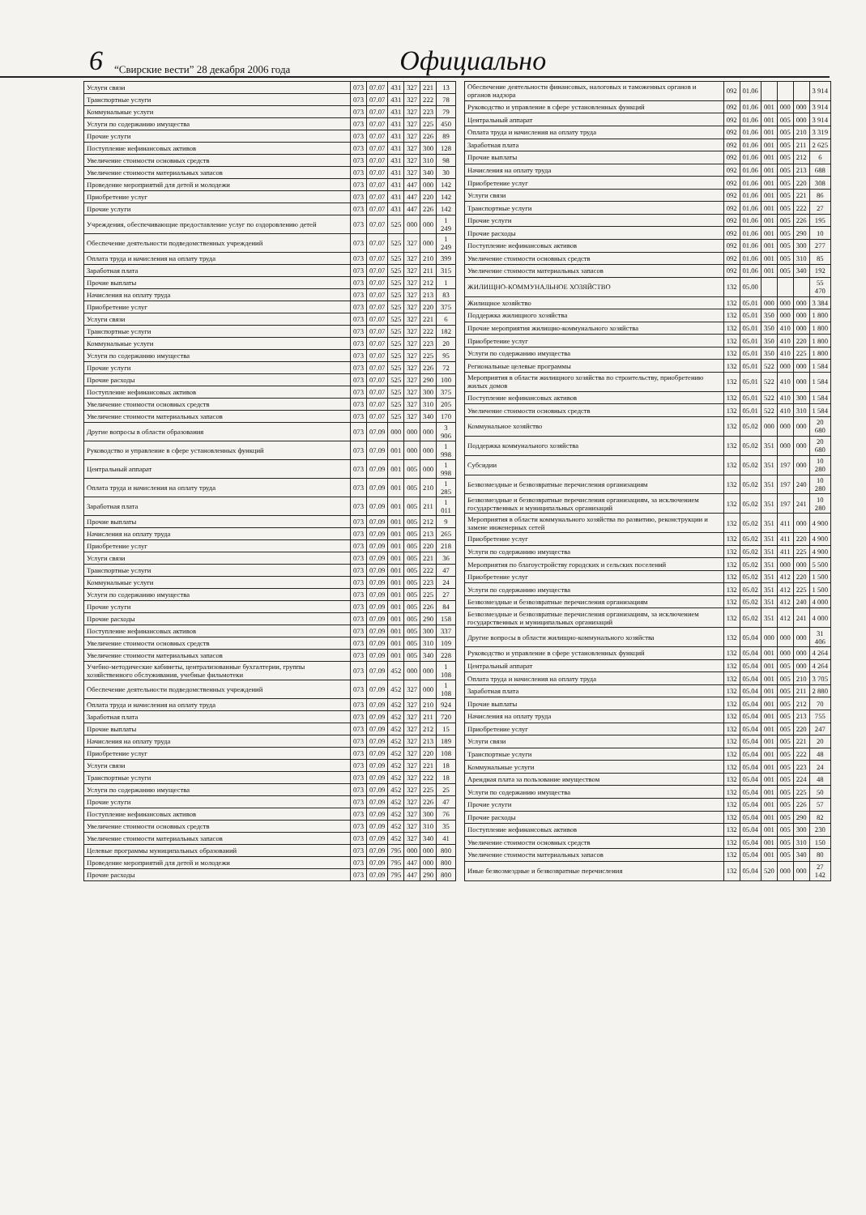6 “Свирские вести” 28 декабря 2006 года Официально
| Услуги связи | 073 | 07.07 | 431 | 327 | 221 | 13 |
| Транспортные услуги | 073 | 07.07 | 431 | 327 | 222 | 78 |
| Коммунальные услуги | 073 | 07.07 | 431 | 327 | 223 | 79 |
| Услуги по содержанию имущества | 073 | 07.07 | 431 | 327 | 225 | 450 |
| Прочие услуги | 073 | 07.07 | 431 | 327 | 226 | 89 |
| Поступление нефинансовых активов | 073 | 07.07 | 431 | 327 | 300 | 128 |
| Увеличение стоимости основных средств | 073 | 07.07 | 431 | 327 | 310 | 98 |
| Увеличение стоимости материальных запасов | 073 | 07.07 | 431 | 327 | 340 | 30 |
| Проведение мероприятий для детей и молодежи | 073 | 07.07 | 431 | 447 | 000 | 142 |
| Приобретение услуг | 073 | 07.07 | 431 | 447 | 220 | 142 |
| Прочие услуги | 073 | 07.07 | 431 | 447 | 226 | 142 |
| Учреждения, обеспечивающие предоставление услуг по оздоровлению детей | 073 | 07.07 | 525 | 000 | 000 | 1 249 |
| Обеспечение деятельности подведомственных учреждений | 073 | 07.07 | 525 | 327 | 000 | 1 249 |
| Оплата труда и начисления на оплату труда | 073 | 07.07 | 525 | 327 | 210 | 399 |
| Заработная плата | 073 | 07.07 | 525 | 327 | 211 | 315 |
| Прочие выплаты | 073 | 07.07 | 525 | 327 | 212 | 1 |
| Начисления на оплату труда | 073 | 07.07 | 525 | 327 | 213 | 83 |
| Приобретение услуг | 073 | 07.07 | 525 | 327 | 220 | 375 |
| Услуги связи | 073 | 07.07 | 525 | 327 | 221 | 6 |
| Транспортные услуги | 073 | 07.07 | 525 | 327 | 222 | 182 |
| Коммунальные услуги | 073 | 07.07 | 525 | 327 | 223 | 20 |
| Услуги по содержанию имущества | 073 | 07.07 | 525 | 327 | 225 | 95 |
| Прочие услуги | 073 | 07.07 | 525 | 327 | 226 | 72 |
| Прочие расходы | 073 | 07.07 | 525 | 327 | 290 | 100 |
| Поступление нефинансовых активов | 073 | 07.07 | 525 | 327 | 300 | 375 |
| Увеличение стоимости основных средств | 073 | 07.07 | 525 | 327 | 310 | 205 |
| Увеличение стоимости материальных запасов | 073 | 07.07 | 525 | 327 | 340 | 170 |
| Другие вопросы в области образования | 073 | 07.09 | 000 | 000 | 000 | 3 906 |
| Руководство и управление в сфере установленных функций | 073 | 07.09 | 001 | 000 | 000 | 1 998 |
| Центральный аппарат | 073 | 07.09 | 001 | 005 | 000 | 1 998 |
| Оплата труда и начисления на оплату труда | 073 | 07.09 | 001 | 005 | 210 | 1 285 |
| Заработная плата | 073 | 07.09 | 001 | 005 | 211 | 1 011 |
| Прочие выплаты | 073 | 07.09 | 001 | 005 | 212 | 9 |
| Начисления на оплату труда | 073 | 07.09 | 001 | 005 | 213 | 265 |
| Приобретение услуг | 073 | 07.09 | 001 | 005 | 220 | 218 |
| Услуги связи | 073 | 07.09 | 001 | 005 | 221 | 36 |
| Транспортные услуги | 073 | 07.09 | 001 | 005 | 222 | 47 |
| Коммунальные услуги | 073 | 07.09 | 001 | 005 | 223 | 24 |
| Услуги по содержанию имущества | 073 | 07.09 | 001 | 005 | 225 | 27 |
| Прочие услуги | 073 | 07.09 | 001 | 005 | 226 | 84 |
| Прочие расходы | 073 | 07.09 | 001 | 005 | 290 | 158 |
| Поступление нефинансовых активов | 073 | 07.09 | 001 | 005 | 300 | 337 |
| Увеличение стоимости основных средств | 073 | 07.09 | 001 | 005 | 310 | 109 |
| Увеличение стоимости материальных запасов | 073 | 07.09 | 001 | 005 | 340 | 228 |
| Учебно-методические кабинеты, централизованные бухгалтерии, группы хозяйственного обслуживания, учебные фильмотеки | 073 | 07.09 | 452 | 000 | 000 | 1 108 |
| Обеспечение деятельности подведомственных учреждений | 073 | 07.09 | 452 | 327 | 000 | 1 108 |
| Оплата труда и начисления на оплату труда | 073 | 07.09 | 452 | 327 | 210 | 924 |
| Заработная плата | 073 | 07.09 | 452 | 327 | 211 | 720 |
| Прочие выплаты | 073 | 07.09 | 452 | 327 | 212 | 15 |
| Начисления на оплату труда | 073 | 07.09 | 452 | 327 | 213 | 189 |
| Приобретение услуг | 073 | 07.09 | 452 | 327 | 220 | 108 |
| Услуги связи | 073 | 07.09 | 452 | 327 | 221 | 18 |
| Транспортные услуги | 073 | 07.09 | 452 | 327 | 222 | 18 |
| Услуги по содержанию имущества | 073 | 07.09 | 452 | 327 | 225 | 25 |
| Прочие услуги | 073 | 07.09 | 452 | 327 | 226 | 47 |
| Поступление нефинансовых активов | 073 | 07.09 | 452 | 327 | 300 | 76 |
| Увеличение стоимости основных средств | 073 | 07.09 | 452 | 327 | 310 | 35 |
| Увеличение стоимости материальных запасов | 073 | 07.09 | 452 | 327 | 340 | 41 |
| Целевые программы муниципальных образований | 073 | 07.09 | 795 | 000 | 000 | 800 |
| Проведение мероприятий для детей и молодежи | 073 | 07.09 | 795 | 447 | 000 | 800 |
| Прочие расходы | 073 | 07.09 | 795 | 447 | 290 | 800 |
| Обеспечение деятельности финансовых, налоговых и таможенных органов и органов надзора | 092 | 01.06 | | | | 3 914 |
| Руководство и управление в сфере установленных функций | 092 | 01.06 | 001 | 000 | 000 | 3 914 |
| Центральный аппарат | 092 | 01.06 | 001 | 005 | 000 | 3 914 |
| Оплата труда и начисления на оплату труда | 092 | 01.06 | 001 | 005 | 210 | 3 319 |
| Заработная плата | 092 | 01.06 | 001 | 005 | 211 | 2 625 |
| Прочие выплаты | 092 | 01.06 | 001 | 005 | 212 | 6 |
| Начисления на оплату труда | 092 | 01.06 | 001 | 005 | 213 | 688 |
| Приобретение услуг | 092 | 01.06 | 001 | 005 | 220 | 308 |
| Услуги связи | 092 | 01.06 | 001 | 005 | 221 | 86 |
| Транспортные услуги | 092 | 01.06 | 001 | 005 | 222 | 27 |
| Прочие услуги | 092 | 01.06 | 001 | 005 | 226 | 195 |
| Прочие расходы | 092 | 01.06 | 001 | 005 | 290 | 10 |
| Поступление нефинансовых активов | 092 | 01.06 | 001 | 005 | 300 | 277 |
| Увеличение стоимости основных средств | 092 | 01.06 | 001 | 005 | 310 | 85 |
| Увеличение стоимости материальных запасов | 092 | 01.06 | 001 | 005 | 340 | 192 |
| ЖИЛИЩНО-КОММУНАЛЬНОЕ ХОЗЯЙСТВО | 132 | 05.00 | | | | 55 470 |
| Жилищное хозяйство | 132 | 05.01 | 000 | 000 | 000 | 3 384 |
| Поддержка жилищного хозяйства | 132 | 05.01 | 350 | 000 | 000 | 1 800 |
| Прочие мероприятия жилищно-коммунального хозяйства | 132 | 05.01 | 350 | 410 | 000 | 1 800 |
| Приобретение услуг | 132 | 05.01 | 350 | 410 | 220 | 1 800 |
| Услуги по содержанию имущества | 132 | 05.01 | 350 | 410 | 225 | 1 800 |
| Региональные целевые программы | 132 | 05.01 | 522 | 000 | 000 | 1 584 |
| Мероприятия в области жилищного хозяйства по строительству, приобретению жилых домов | 132 | 05.01 | 522 | 410 | 000 | 1 584 |
| Поступление нефинансовых активов | 132 | 05.01 | 522 | 410 | 300 | 1 584 |
| Увеличение стоимости основных средств | 132 | 05.01 | 522 | 410 | 310 | 1 584 |
| Коммунальное хозяйство | 132 | 05.02 | 000 | 000 | 000 | 20 680 |
| Поддержка коммунального хозяйства | 132 | 05.02 | 351 | 000 | 000 | 20 680 |
| Субсидии | 132 | 05.02 | 351 | 197 | 000 | 10 280 |
| Безвозмездные и безвозвратные перечисления организациям | 132 | 05.02 | 351 | 197 | 240 | 10 280 |
| Безвозмездные и безвозвратные перечисления организациям, за исключением государственных и муниципальных организаций | 132 | 05.02 | 351 | 197 | 241 | 10 280 |
| Мероприятия в области коммунального хозяйства по развитию, реконструкции и замене инженерных сетей | 132 | 05.02 | 351 | 411 | 000 | 4 900 |
| Приобретение услуг | 132 | 05.02 | 351 | 411 | 220 | 4 900 |
| Услуги по содержанию имущества | 132 | 05.02 | 351 | 411 | 225 | 4 900 |
| Мероприятия по благоустройству городских и сельских поселений | 132 | 05.02 | 351 | 000 | 000 | 5 500 |
| Приобретение услуг | 132 | 05.02 | 351 | 412 | 220 | 1 500 |
| Услуги по содержанию имущества | 132 | 05.02 | 351 | 412 | 225 | 1 500 |
| Безвозмездные и безвозвратные перечисления организациям | 132 | 05.02 | 351 | 412 | 240 | 4 000 |
| Безвозмездные и безвозвратные перечисления организациям, за исключением государственных и муниципальных организаций | 132 | 05.02 | 351 | 412 | 241 | 4 000 |
| Другие вопросы в области жилищно-коммунального хозяйства | 132 | 05.04 | 000 | 000 | 000 | 31 406 |
| Руководство и управление в сфере установленных функций | 132 | 05.04 | 001 | 000 | 000 | 4 264 |
| Центральный аппарат | 132 | 05.04 | 001 | 005 | 000 | 4 264 |
| Оплата труда и начисления на оплату труда | 132 | 05.04 | 001 | 005 | 210 | 3 705 |
| Заработная плата | 132 | 05.04 | 001 | 005 | 211 | 2 880 |
| Прочие выплаты | 132 | 05.04 | 001 | 005 | 212 | 70 |
| Начисления на оплату труда | 132 | 05.04 | 001 | 005 | 213 | 755 |
| Приобретение услуг | 132 | 05.04 | 001 | 005 | 220 | 247 |
| Услуги связи | 132 | 05.04 | 001 | 005 | 221 | 20 |
| Транспортные услуги | 132 | 05.04 | 001 | 005 | 222 | 48 |
| Коммунальные услуги | 132 | 05.04 | 001 | 005 | 223 | 24 |
| Арендная плата за пользование имуществом | 132 | 05.04 | 001 | 005 | 224 | 48 |
| Услуги по содержанию имущества | 132 | 05.04 | 001 | 005 | 225 | 50 |
| Прочие услуги | 132 | 05.04 | 001 | 005 | 226 | 57 |
| Прочие расходы | 132 | 05.04 | 001 | 005 | 290 | 82 |
| Поступление нефинансовых активов | 132 | 05.04 | 001 | 005 | 300 | 230 |
| Увеличение стоимости основных средств | 132 | 05.04 | 001 | 005 | 310 | 150 |
| Увеличение стоимости материальных запасов | 132 | 05.04 | 001 | 005 | 340 | 80 |
| Иные безвозмездные и безвозвратные перечисления | 132 | 05.04 | 520 | 000 | 000 | 27 142 |